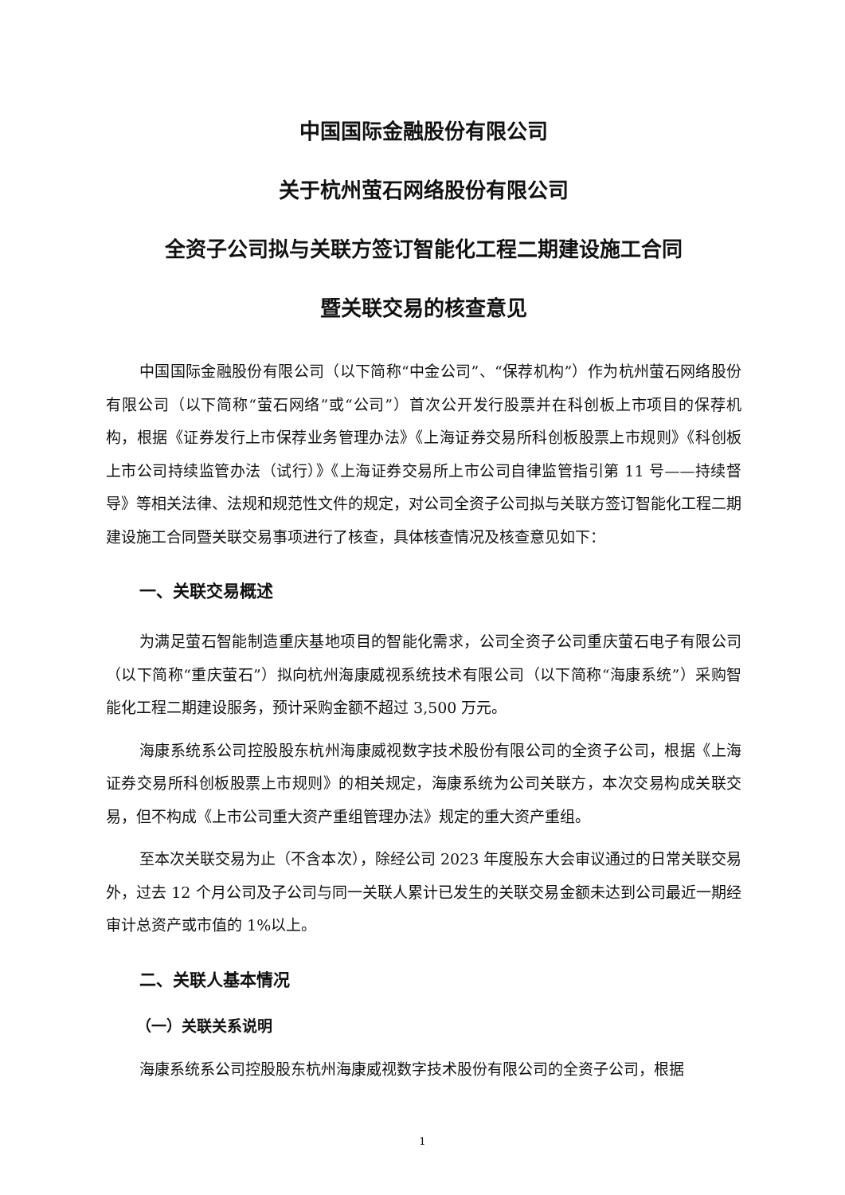中国国际金融股份有限公司
关于杭州萤石网络股份有限公司
全资子公司拟与关联方签订智能化工程二期建设施工合同
暨关联交易的核查意见
中国国际金融股份有限公司（以下简称“中金公司”、“保荐机构”）作为杭州萤石网络股份有限公司（以下简称“萤石网络”或“公司”）首次公开发行股票并在科创板上市项目的保荐机构，根据《证券发行上市保荐业务管理办法》《上海证券交易所科创板股票上市规则》《科创板上市公司持续监管办法（试行）》《上海证券交易所上市公司自律监管指引第 11 号——持续督导》等相关法律、法规和规范性文件的规定，对公司全资子公司拟与关联方签订智能化工程二期建设施工合同暨关联交易事项进行了核查，具体核查情况及核查意见如下：
一、关联交易概述
为满足萤石智能制造重庆基地项目的智能化需求，公司全资子公司重庆萤石电子有限公司（以下简称“重庆萤石”）拟向杭州海康威视系统技术有限公司（以下简称“海康系统”）采购智能化工程二期建设服务，预计采购金额不超过 3,500 万元。
海康系统系公司控股股东杭州海康威视数字技术股份有限公司的全资子公司，根据《上海证券交易所科创板股票上市规则》的相关规定，海康系统为公司关联方，本次交易构成关联交易，但不构成《上市公司重大资产重组管理办法》规定的重大资产重组。
至本次关联交易为止（不含本次），除经公司 2023 年度股东大会审议通过的日常关联交易外，过去 12 个月公司及子公司与同一关联人累计已发生的关联交易金额未达到公司最近一期经审计总资产或市值的 1%以上。
二、关联人基本情况
（一）关联关系说明
海康系统系公司控股股东杭州海康威视数字技术股份有限公司的全资子公司，根据
1